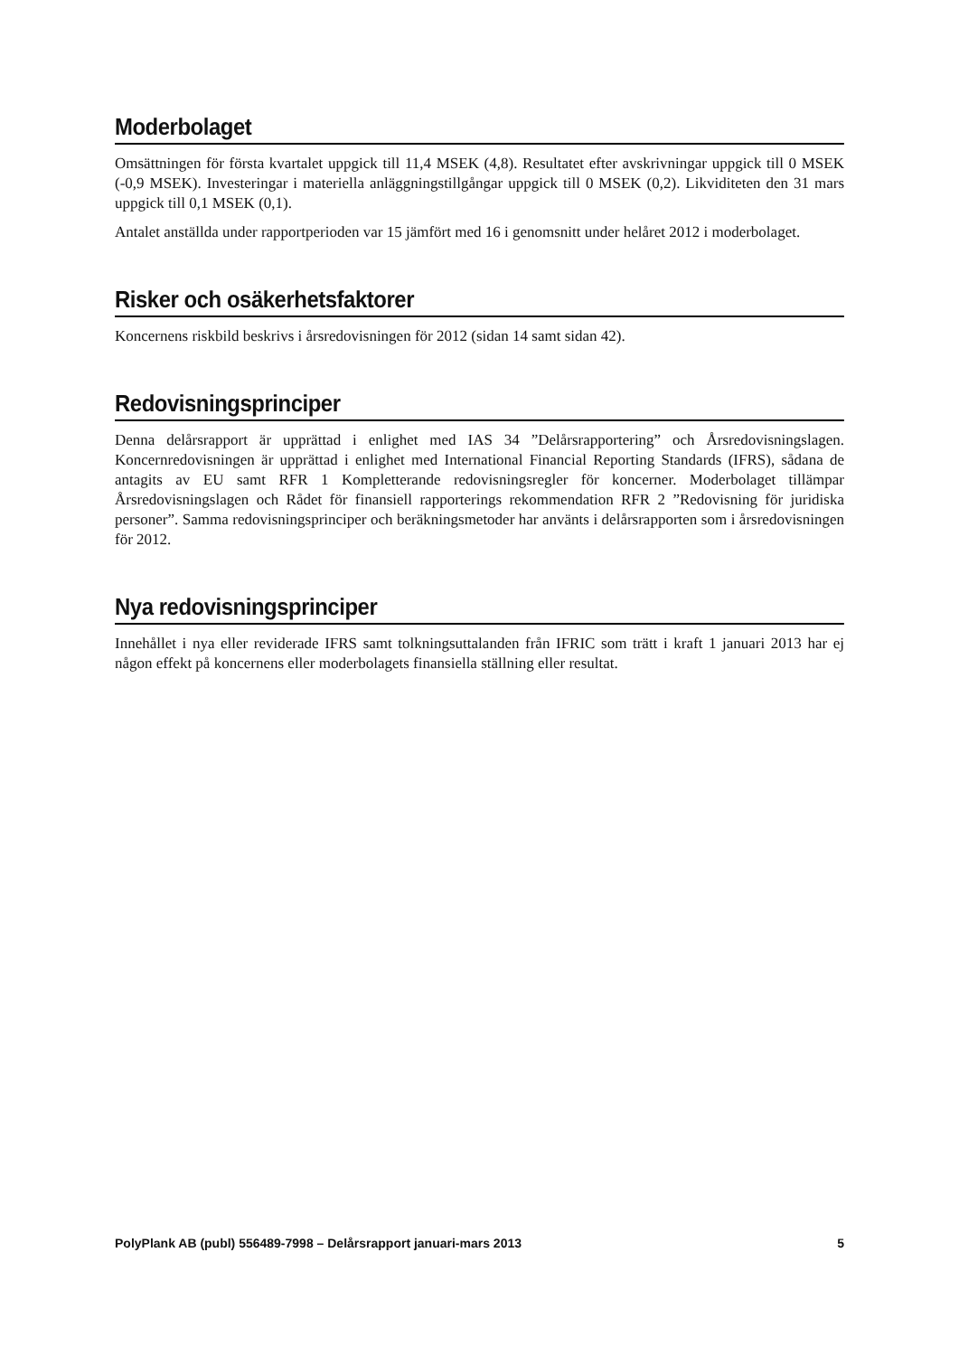Moderbolaget
Omsättningen för första kvartalet uppgick till 11,4 MSEK (4,8). Resultatet efter avskrivningar uppgick till 0 MSEK (-0,9 MSEK). Investeringar i materiella anläggningstillgångar uppgick till 0 MSEK (0,2). Likviditeten den 31 mars uppgick till 0,1 MSEK (0,1).
Antalet anställda under rapportperioden var 15 jämfört med 16 i genomsnitt under helåret 2012 i moderbolaget.
Risker och osäkerhetsfaktorer
Koncernens riskbild beskrivs i årsredovisningen för 2012 (sidan 14 samt sidan 42).
Redovisningsprinciper
Denna delårsrapport är upprättad i enlighet med IAS 34 ”Delårsrapportering” och Årsredovisningslagen. Koncernredovisningen är upprättad i enlighet med International Financial Reporting Standards (IFRS), sådana de antagits av EU samt RFR 1 Kompletterande redovisningsregler för koncerner. Moderbolaget tillämpar Årsredovisningslagen och Rådet för finansiell rapporterings rekommendation RFR 2 ”Redovisning för juridiska personer”. Samma redovisningsprinciper och beräkningsmetoder har använts i delårsrapporten som i årsredovisningen för 2012.
Nya redovisningsprinciper
Innehållet i nya eller reviderade IFRS samt tolkningsuttalanden från IFRIC som trätt i kraft 1 januari 2013 har ej någon effekt på koncernens eller moderbolagets finansiella ställning eller resultat.
PolyPlank AB (publ) 556489-7998 – Delårsrapport januari-mars 2013 5